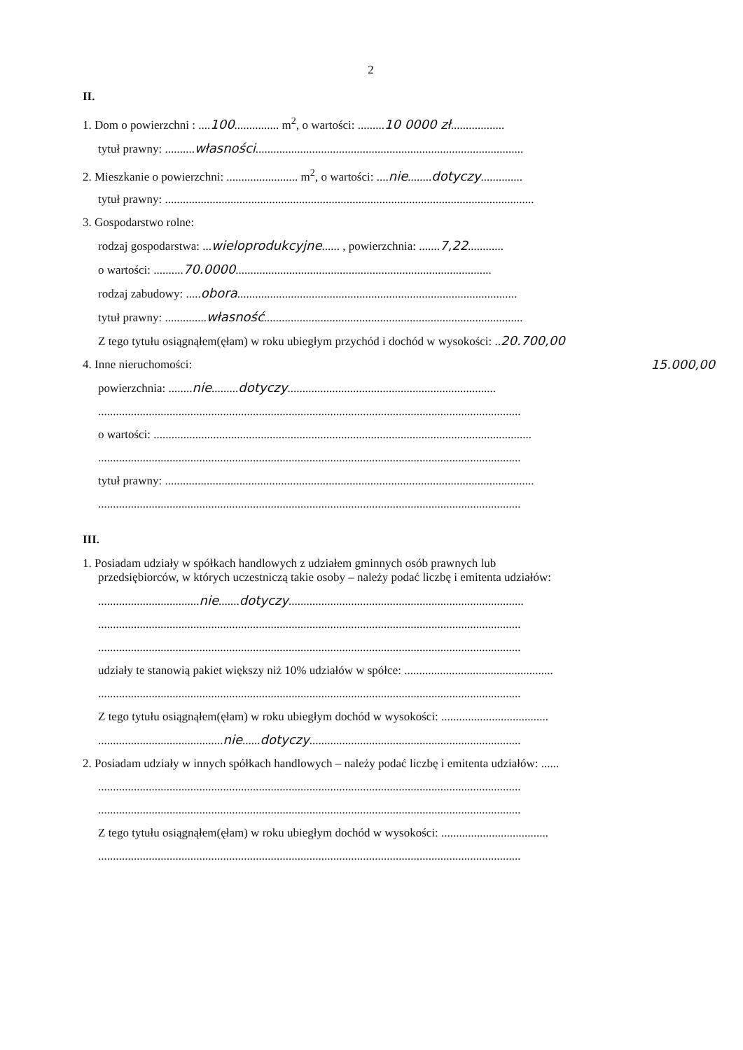2
II.
1. Dom o powierzchni : ....100............... m<sup>2</sup>, o wartości: .........10 0000 zł..................
tytuł prawny: ..........własności..........................................................................................
2. Mieszkanie o powierzchni: ........................ m<sup>2</sup>, o wartości: ....nie........dotyczy..............
tytuł prawny: ............................................................................................................................
3. Gospodarstwo rolne:
rodzaj gospodarstwa: ...wieloprodukcyjne...... , powierzchnia: .......7,22............
o wartości: ..........70.0000......................................................................................
rodzaj zabudowy: .....obora..............................................................................................
tytuł prawny: ..............własność.......................................................................................
Z tego tytułu osiągnąłem(ęłam) w roku ubiegłym przychód i dochód w wysokości: ..20.700,00
4. Inne nieruchomości: 15.000,00
powierzchnia: ........nie.........dotyczy......................................................................
..............................................................................................................................................
o wartości: ...............................................................................................................................
..............................................................................................................................................
tytuł prawny: ............................................................................................................................
..............................................................................................................................................
III.
1. Posiadam udziały w spółkach handlowych z udziałem gminnych osób prawnych lub
przedsiębiorców, w których uczestniczą takie osoby – należy podać liczbę i emitenta udziałów:
..................................nie.......dotyczy...............................................................................
..............................................................................................................................................
..............................................................................................................................................
udziały te stanowią pakiet większy niż 10% udziałów w spółce: ..................................................
..............................................................................................................................................
Z tego tytułu osiągnąłem(ęłam) w roku ubiegłym dochód w wysokości: ....................................
..........................................nie......dotyczy.......................................................................
2. Posiadam udziały w innych spółkach handlowych – należy podać liczbę i emitenta udziałów: ......
..............................................................................................................................................
..............................................................................................................................................
Z tego tytułu osiągnąłem(ęłam) w roku ubiegłym dochód w wysokości: ....................................
..............................................................................................................................................